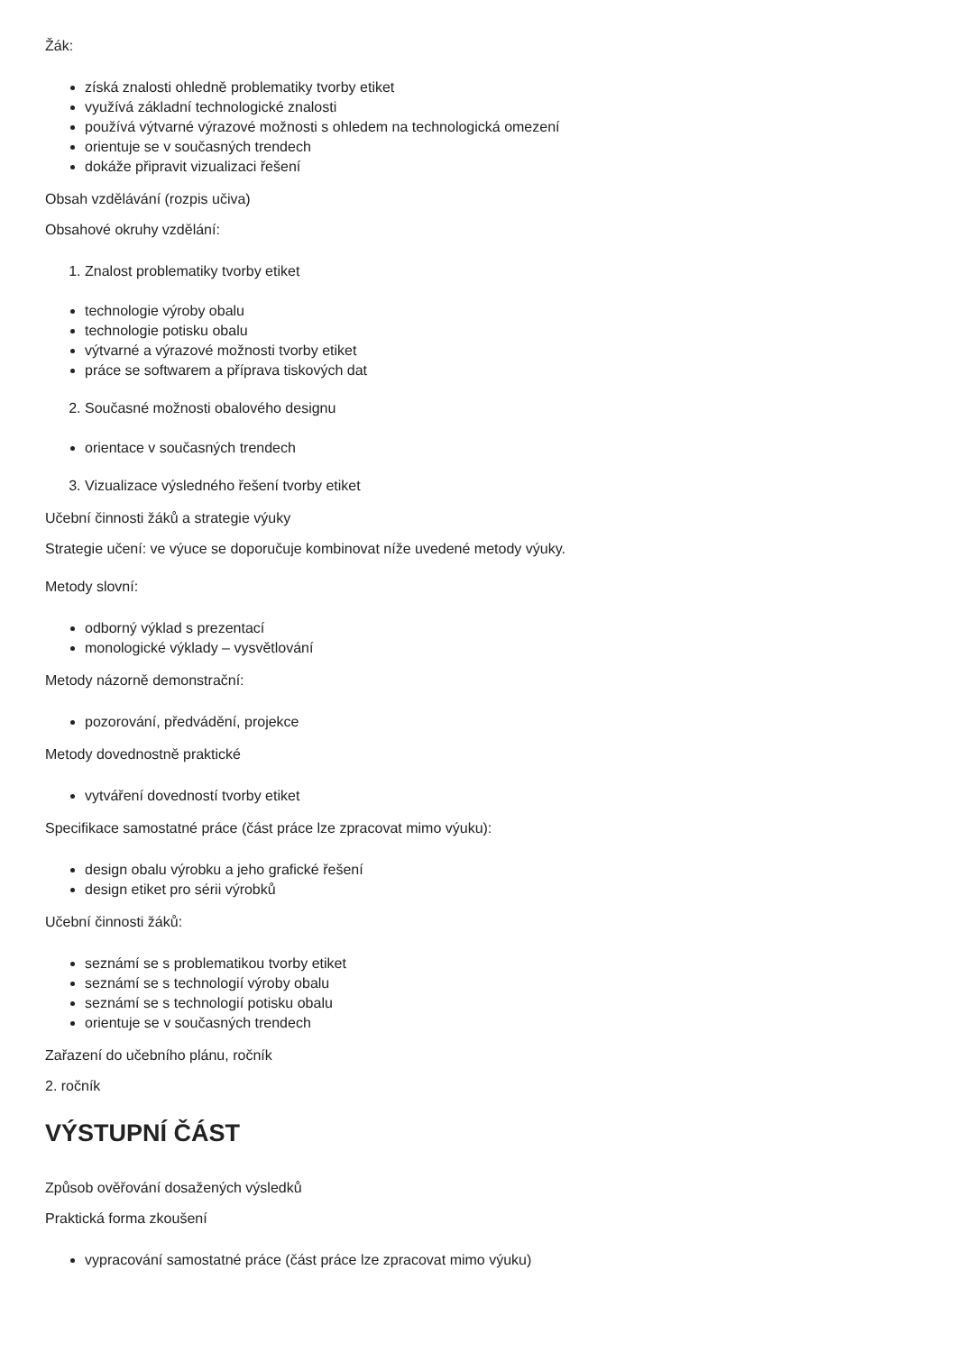Žák:
získá znalosti ohledně problematiky tvorby etiket
využívá základní technologické znalosti
používá výtvarné výrazové možnosti s ohledem na technologická omezení
orientuje se v současných trendech
dokáže připravit vizualizaci řešení
Obsah vzdělávání (rozpis učiva)
Obsahové okruhy vzdělání:
1. Znalost problematiky tvorby etiket
technologie výroby obalu
technologie potisku obalu
výtvarné a výrazové možnosti tvorby etiket
práce se softwarem a příprava tiskových dat
2. Současné možnosti obalového designu
orientace v současných trendech
3. Vizualizace výsledného řešení tvorby etiket
Učební činnosti žáků a strategie výuky
Strategie učení: ve výuce se doporučuje kombinovat níže uvedené metody výuky.
Metody slovní:
odborný výklad s prezentací
monologické výklady – vysvětlování
Metody názorně demonstrační:
pozorování, předvádění, projekce
Metody dovednostně praktické
vytváření dovedností tvorby etiket
Specifikace samostatné práce (část práce lze zpracovat mimo výuku):
design obalu výrobku a jeho grafické řešení
design etiket pro sérii výrobků
Učební činnosti žáků:
seznámí se s problematikou tvorby etiket
seznámí se s technologií výroby obalu
seznámí se s technologií potisku obalu
orientuje se v současných trendech
Zařazení do učebního plánu, ročník
2. ročník
VÝSTUPNÍ ČÁST
Způsob ověřování dosažených výsledků
Praktická forma zkoušení
vypracování samostatné práce (část práce lze zpracovat mimo výuku)